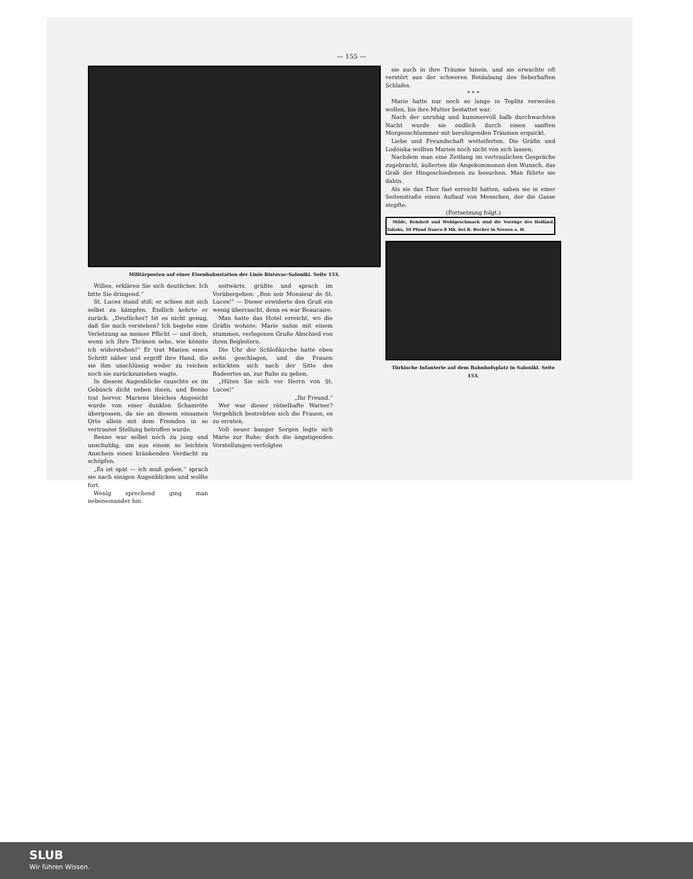— 155 —
Militärposten auf einer Eisenbahnstation der Linie Ristovac-Saloniki. Seite 153.
Willen, erklären Sie sich deutlicher. Ich bitte Sie dringend.“
St. Luces stand still; er schien mit sich selbst zu kämpfen. Endlich kehrte er zurück. „Deutlicher? Ist es nicht genug, daß Sie mich verstehen? Ich begehe eine Verletzung an meiner Pflicht — und doch, wenn ich Ihre Thränen sehe, wie könnte ich widerstehen!“ Er trat Marien einen Schritt näher und ergriff ihre Hand, die sie ihm unschlüssig weder zu reichen noch sie zurückzuziehen wagte.
In diesem Augenblicke rauschte es im Gebüsch dicht neben ihnen, und Benno trat hervor. Mariens bleiches Angesicht wurde von einer dunklen Schamröte übergossen, da sie an diesem einsamen Orte allein mit dem Fremden in so vertrauter Stellung betroffen wurde.
Benno war selbst noch zu jung und unschuldig, um aus einem so leichten Anschein einen kränkenden Verdacht zu schöpfen.
„Es ist spät — ich muß gehen,“ sprach sie nach einigen Augenblicken und wollte fort.
Wenig sprechend ging man nebeneinander hin.
seitwärts, grüßte und sprach im Vorübergehen: „Bon soir Monsieur de St. Luces!“ — Dieser erwiderte den Gruß ein wenig überrascht, denn es war Beaucaire.
Man hatte das Hotel erreicht, wo die Gräfin wohnte; Marie nahm mit einem stummen, verlegenen Gruße Abschied von ihren Begleitern.
Die Uhr der Schloßkirche hatte eben zehn geschlagen, und die Frauen schickten sich nach der Sitte des Badeortes an, zur Ruhe zu gehen.
„Hüten Sie sich vor Herrn von St. Luces!“
„Ihr Freund.“
Wer war dieser rätselhafte Warner? Vergeblich bestrebten sich die Frauen, es zu erraten.
Voll neuer banger Sorgen legte sich Marie zur Ruhe; doch die ängstigenden Vorstellungen verfolgten
sie auch in ihre Träume hinein, und sie erwachte oft verstört aus der schweren Betäubung des fieberhaften Schlafes.
* * *
Marie hatte nur noch so lange in Teplitz verweilen wollen, bis ihre Mutter bestattet war.
Nach der unruhig und kummervoll halb durchwachten Nacht wurde sie endlich durch einen sanften Morgenschlummer mit beruhigenden Träumen erquickt.
Liebe und Freundschaft wetteiferten. Die Gräfin und Lodoiska wollten Marien noch nicht von sich lassen.
Nachdem man eine Zeitlang im vertraulichen Gespräche zugebracht, äußerten die Angekommenen den Wunsch, das Grab der Hingeschiedenen zu besuchen. Man führte sie dahin.
Als sie das Thor fast erreicht hatten, sahen sie in einer Seitenstraße einen Auflauf von Menschen, der die Gasse stopfte.
(Fortsetzung folgt.)
Milde, Reinheit und Wohlgeschmack sind die Vorzüge des Holländ. Tabaks, 10 Pfund franco 8 Mk. bei B. Becker in Seesen a. H.
Türkische Infanterie auf dem Bahnhofsplatz in Saloniki. Seite 153.
SLUB
Wir führen Wissen.